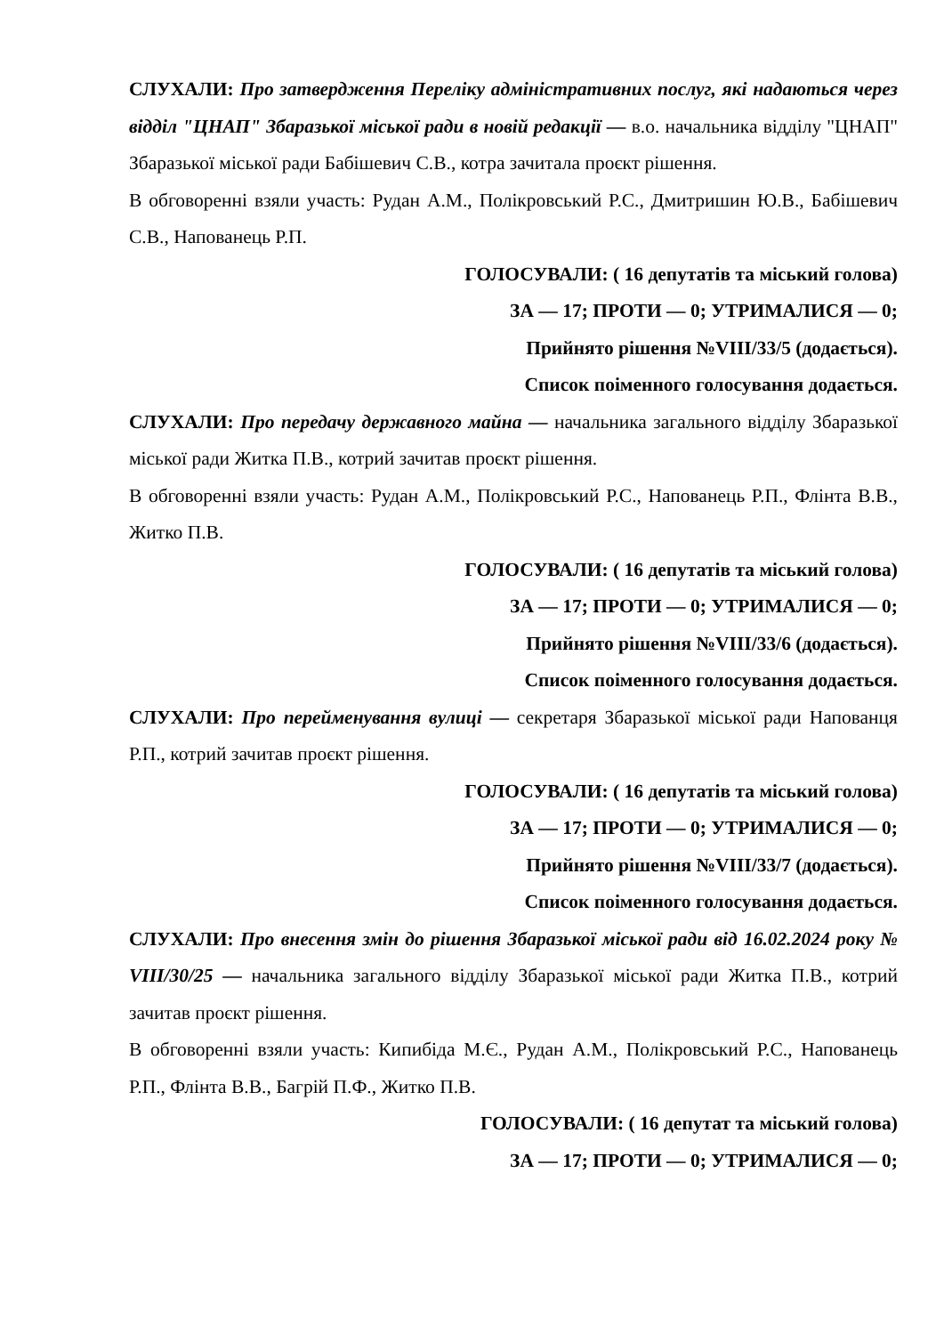СЛУХАЛИ: Про затвердження Переліку адміністративних послуг, які надаються через відділ "ЦНАП" Збаразької міської ради в новій редакції — в.о. начальника відділу "ЦНАП" Збаразької міської ради Бабішевич С.В., котра зачитала проєкт рішення.
В обговоренні взяли участь: Рудан А.М., Полікровський Р.С., Дмитришин Ю.В., Бабішевич С.В., Напованець Р.П.
ГОЛОСУВАЛИ: ( 16 депутатів та міський голова)
ЗА — 17; ПРОТИ — 0; УТРИМАЛИСЯ — 0;
Прийнято рішення №VIII/33/5 (додається).
Список поіменного голосування додається.
СЛУХАЛИ: Про передачу державного майна — начальника загального відділу Збаразької міської ради Житка П.В., котрий зачитав проєкт рішення.
В обговоренні взяли участь: Рудан А.М., Полікровський Р.С., Напованець Р.П., Флінта В.В., Житко П.В.
ГОЛОСУВАЛИ: ( 16 депутатів та міський голова)
ЗА — 17; ПРОТИ — 0; УТРИМАЛИСЯ — 0;
Прийнято рішення №VIII/33/6 (додається).
Список поіменного голосування додається.
СЛУХАЛИ: Про перейменування вулиці — секретаря Збаразької міської ради Напованця Р.П., котрий зачитав проєкт рішення.
ГОЛОСУВАЛИ: ( 16 депутатів та міський голова)
ЗА — 17; ПРОТИ — 0; УТРИМАЛИСЯ — 0;
Прийнято рішення №VIII/33/7 (додається).
Список поіменного голосування додається.
СЛУХАЛИ: Про внесення змін до рішення Збаразької міської ради від 16.02.2024 року № VIII/30/25 — начальника загального відділу Збаразької міської ради Житка П.В., котрий зачитав проєкт рішення.
В обговоренні взяли участь: Кипибіда М.Є., Рудан А.М., Полікровський Р.С., Напованець Р.П., Флінта В.В., Багрій П.Ф., Житко П.В.
ГОЛОСУВАЛИ: ( 16 депутат та міський голова)
ЗА — 17; ПРОТИ — 0; УТРИМАЛИСЯ — 0;